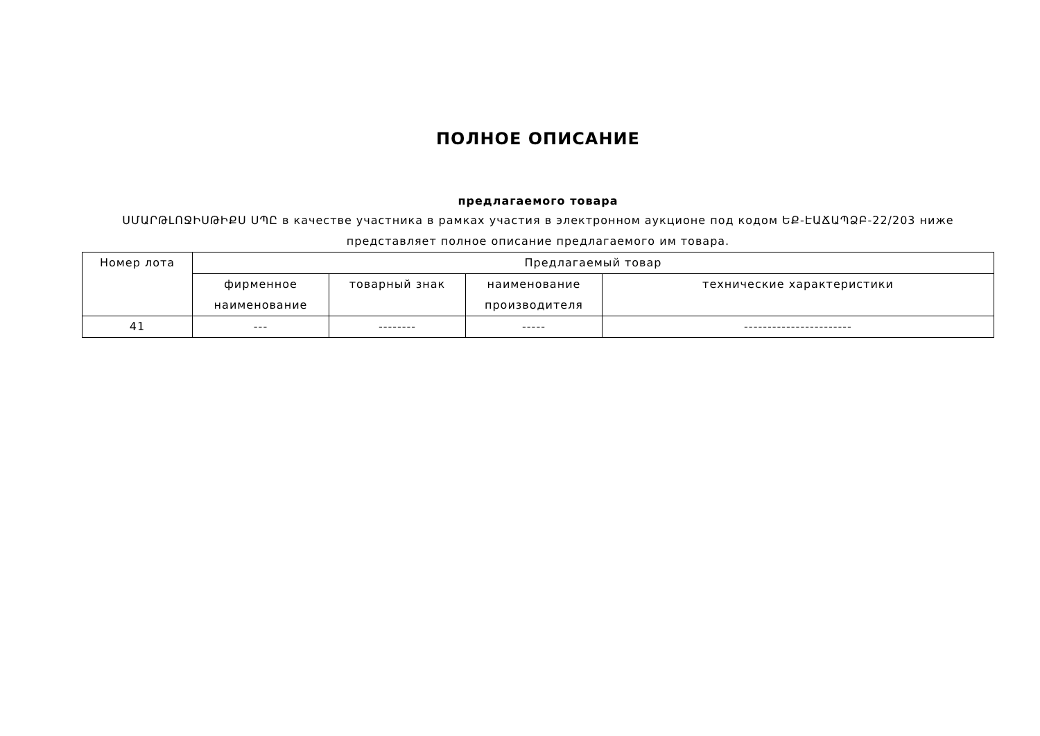ПОЛНОЕ ОПИСАНИЕ
предлагаемого товара
ՍՄԱՐԹԼՈՋԻՍԹԻՔՍ ՍՊԸ в качестве участника в рамках участия в электронном аукционе под кодом ԵՔ-ԷԱՃԱՊՁԲ-22/203 ниже представляет полное описание предлагаемого им товара.
| Номер лота | Предлагаемый товар | | | |
| --- | --- | --- | --- | --- |
| | фирменное наименование | товарный знак | наименование производителя | технические характеристики |
| 41 | --- | -------- | ----- | ----------------------- |